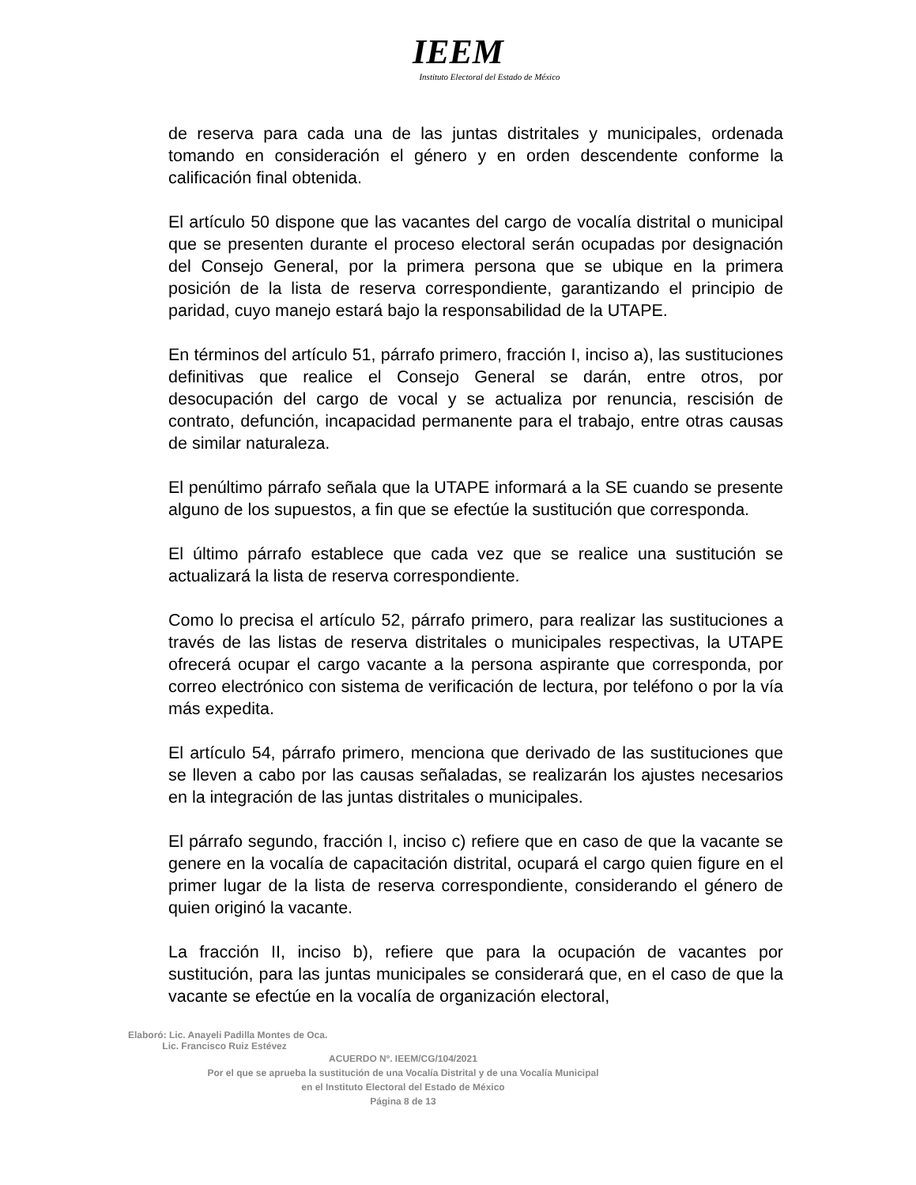IEEM
Instituto Electoral del Estado de México
de reserva para cada una de las juntas distritales y municipales, ordenada tomando en consideración el género y en orden descendente conforme la calificación final obtenida.
El artículo 50 dispone que las vacantes del cargo de vocalía distrital o municipal que se presenten durante el proceso electoral serán ocupadas por designación del Consejo General, por la primera persona que se ubique en la primera posición de la lista de reserva correspondiente, garantizando el principio de paridad, cuyo manejo estará bajo la responsabilidad de la UTAPE.
En términos del artículo 51, párrafo primero, fracción I, inciso a), las sustituciones definitivas que realice el Consejo General se darán, entre otros, por desocupación del cargo de vocal y se actualiza por renuncia, rescisión de contrato, defunción, incapacidad permanente para el trabajo, entre otras causas de similar naturaleza.
El penúltimo párrafo señala que la UTAPE informará a la SE cuando se presente alguno de los supuestos, a fin que se efectúe la sustitución que corresponda.
El último párrafo establece que cada vez que se realice una sustitución se actualizará la lista de reserva correspondiente.
Como lo precisa el artículo 52, párrafo primero, para realizar las sustituciones a través de las listas de reserva distritales o municipales respectivas, la UTAPE ofrecerá ocupar el cargo vacante a la persona aspirante que corresponda, por correo electrónico con sistema de verificación de lectura, por teléfono o por la vía más expedita.
El artículo 54, párrafo primero, menciona que derivado de las sustituciones que se lleven a cabo por las causas señaladas, se realizarán los ajustes necesarios en la integración de las juntas distritales o municipales.
El párrafo segundo, fracción I, inciso c) refiere que en caso de que la vacante se genere en la vocalía de capacitación distrital, ocupará el cargo quien figure en el primer lugar de la lista de reserva correspondiente, considerando el género de quien originó la vacante.
La fracción II, inciso b), refiere que para la ocupación de vacantes por sustitución, para las juntas municipales se considerará que, en el caso de que la vacante se efectúe en la vocalía de organización electoral,
Elaboró: Lic. Anayeli Padilla Montes de Oca.
Lic. Francisco Ruiz Estévez
ACUERDO Nº. IEEM/CG/104/2021
Por el que se aprueba la sustitución de una Vocalía Distrital y de una Vocalía Municipal
en el Instituto Electoral del Estado de México
Página 8 de 13